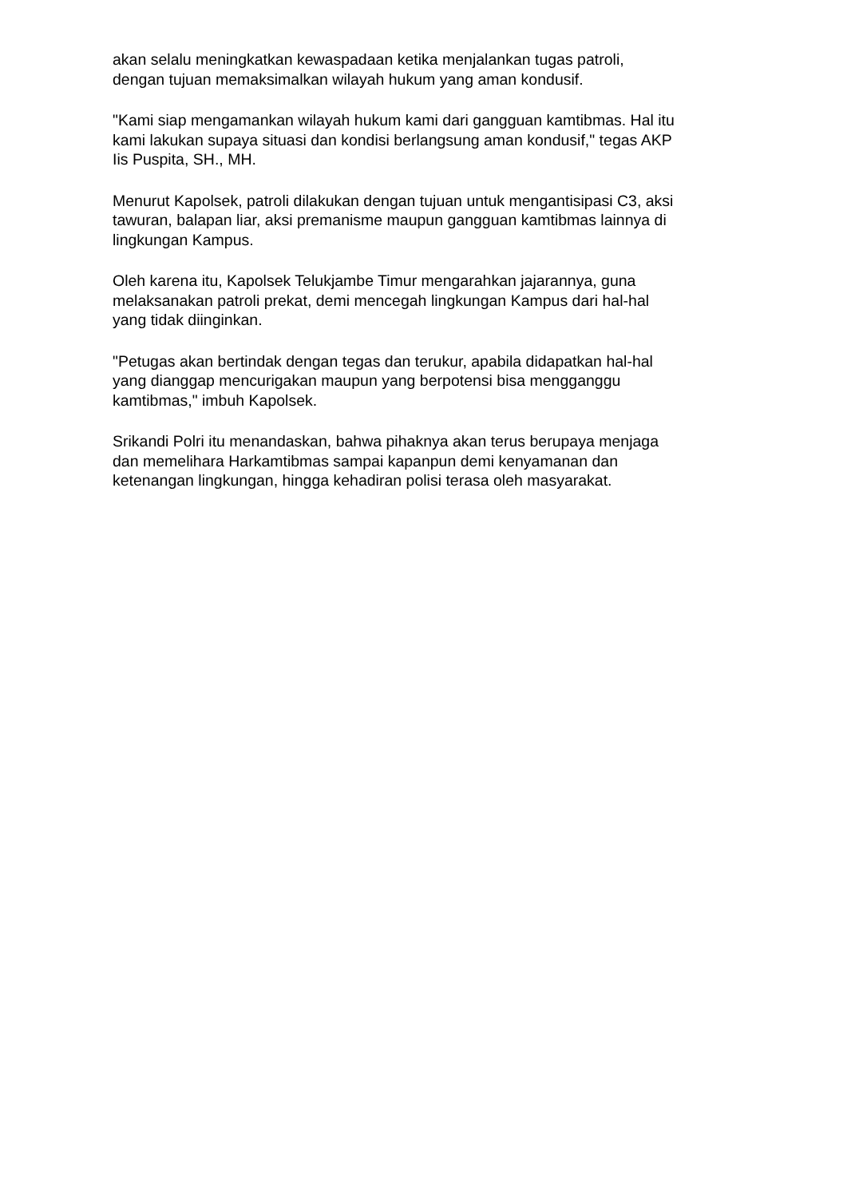akan selalu meningkatkan kewaspadaan ketika menjalankan tugas patroli,
dengan tujuan memaksimalkan wilayah hukum yang aman kondusif.
"Kami siap mengamankan wilayah hukum kami dari gangguan kamtibmas. Hal itu
kami lakukan supaya situasi dan kondisi berlangsung aman kondusif," tegas AKP
Iis Puspita, SH., MH.
Menurut Kapolsek, patroli dilakukan dengan tujuan untuk mengantisipasi C3, aksi
tawuran, balapan liar, aksi premanisme maupun gangguan kamtibmas lainnya di
lingkungan Kampus.
Oleh karena itu, Kapolsek Telukjambe Timur mengarahkan jajarannya, guna
melaksanakan patroli prekat, demi mencegah lingkungan Kampus dari hal-hal
yang tidak diinginkan.
"Petugas akan bertindak dengan tegas dan terukur, apabila didapatkan hal-hal
yang dianggap mencurigakan maupun yang berpotensi bisa mengganggu
kamtibmas," imbuh Kapolsek.
Srikandi Polri itu menandaskan, bahwa pihaknya akan terus berupaya menjaga
dan memelihara Harkamtibmas sampai kapanpun demi kenyamanan dan
ketenangan lingkungan, hingga kehadiran polisi terasa oleh masyarakat.